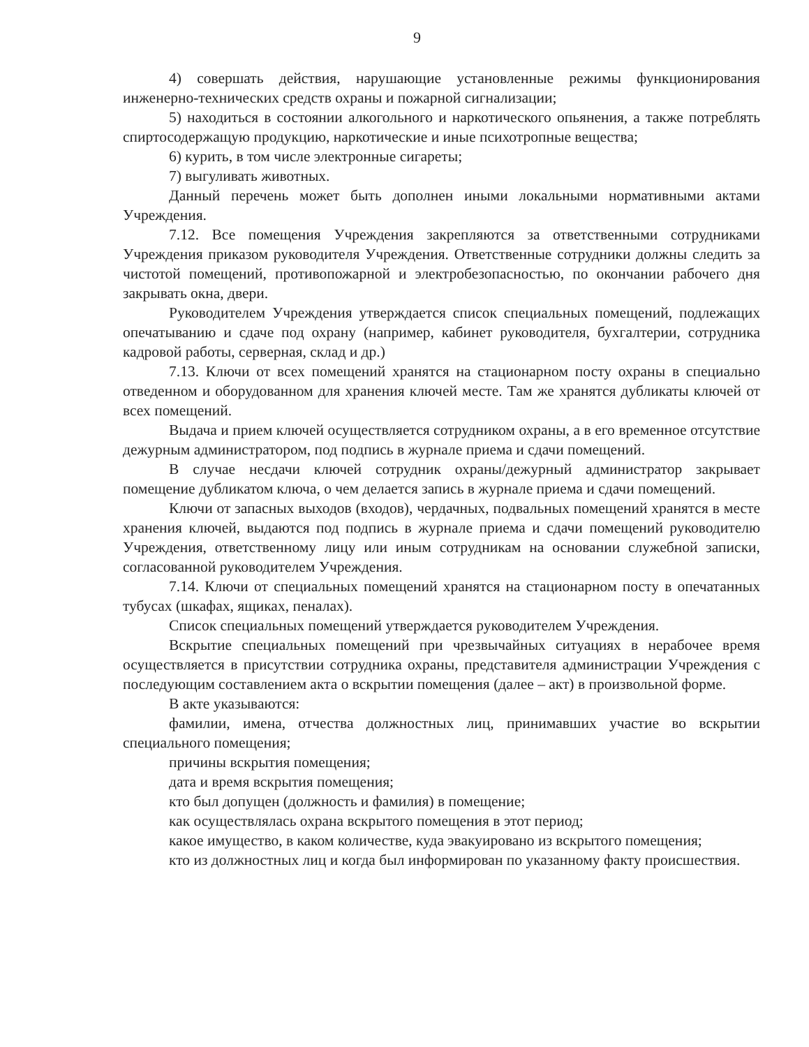9
4) совершать действия, нарушающие установленные режимы функционирования инженерно-технических средств охраны и пожарной сигнализации;
5) находиться в состоянии алкогольного и наркотического опьянения, а также потреблять спиртосодержащую продукцию, наркотические и иные психотропные вещества;
6) курить, в том числе электронные сигареты;
7) выгуливать животных.
Данный перечень может быть дополнен иными локальными нормативными актами Учреждения.
7.12. Все помещения Учреждения закрепляются за ответственными сотрудниками Учреждения приказом руководителя Учреждения. Ответственные сотрудники должны следить за чистотой помещений, противопожарной и электробезопасностью, по окончании рабочего дня закрывать окна, двери.
Руководителем Учреждения утверждается список специальных помещений, подлежащих опечатыванию и сдаче под охрану (например, кабинет руководителя, бухгалтерии, сотрудника кадровой работы, серверная, склад и др.)
7.13. Ключи от всех помещений хранятся на стационарном посту охраны в специально отведенном и оборудованном для хранения ключей месте. Там же хранятся дубликаты ключей от всех помещений.
Выдача и прием ключей осуществляется сотрудником охраны, а в его временное отсутствие дежурным администратором, под подпись в журнале приема и сдачи помещений.
В случае несдачи ключей сотрудник охраны/дежурный администратор закрывает помещение дубликатом ключа, о чем делается запись в журнале приема и сдачи помещений.
Ключи от запасных выходов (входов), чердачных, подвальных помещений хранятся в месте хранения ключей, выдаются под подпись в журнале приема и сдачи помещений руководителю Учреждения, ответственному лицу или иным сотрудникам на основании служебной записки, согласованной руководителем Учреждения.
7.14. Ключи от специальных помещений хранятся на стационарном посту в опечатанных тубусах (шкафах, ящиках, пеналах).
Список специальных помещений утверждается руководителем Учреждения.
Вскрытие специальных помещений при чрезвычайных ситуациях в нерабочее время осуществляется в присутствии сотрудника охраны, представителя администрации Учреждения с последующим составлением акта о вскрытии помещения (далее – акт) в произвольной форме.
В акте указываются:
фамилии, имена, отчества должностных лиц, принимавших участие во вскрытии специального помещения;
причины вскрытия помещения;
дата и время вскрытия помещения;
кто был допущен (должность и фамилия) в помещение;
как осуществлялась охрана вскрытого помещения в этот период;
какое имущество, в каком количестве, куда эвакуировано из вскрытого помещения;
кто из должностных лиц и когда был информирован по указанному факту происшествия.